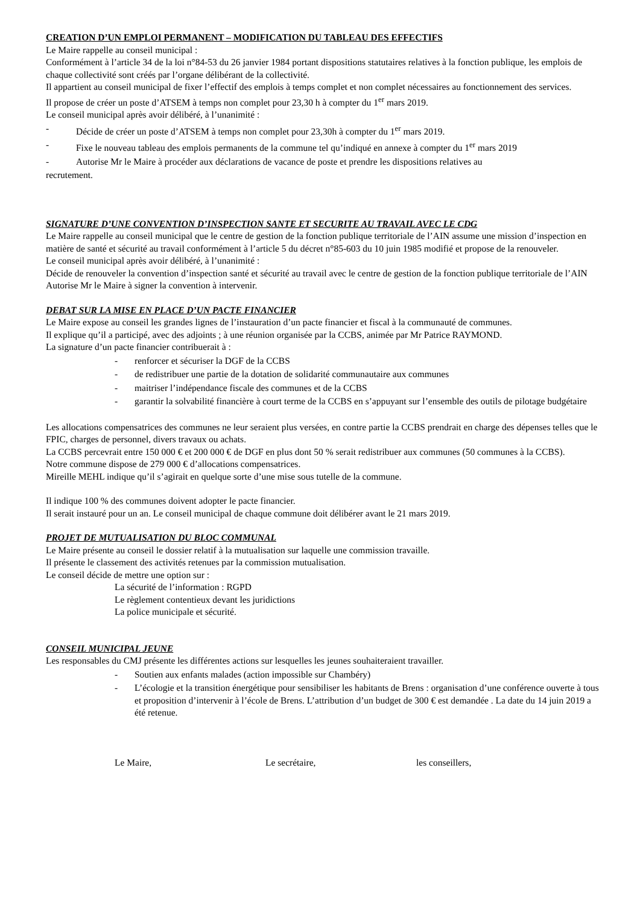CREATION D’UN EMPLOI PERMANENT – MODIFICATION DU TABLEAU DES EFFECTIFS
Le Maire rappelle au conseil municipal :
Conformément à l’article 34 de la loi n°84-53 du 26 janvier 1984 portant dispositions statutaires relatives à la fonction publique, les emplois de chaque collectivité sont créés par l’organe délibérant de la collectivité.
Il appartient au conseil municipal de fixer l’effectif des emplois à temps complet et non complet nécessaires au fonctionnement des services.
Il propose de créer un poste d’ATSEM à temps non complet pour 23,30 h à compter du 1<sup>er</sup> mars 2019.
Le conseil municipal après avoir délibéré, à l’unanimité :
- Décide de créer un poste d’ATSEM à temps non complet pour 23,30h à compter du 1<sup>er</sup> mars 2019.
- Fixe le nouveau tableau des emplois permanents de la commune tel qu’indiqué en annexe à compter du 1<sup>er</sup> mars 2019
- Autorise Mr le Maire à procéder aux déclarations de vacance de poste et prendre les dispositions relatives au
recrutement.
SIGNATURE D’UNE CONVENTION D’INSPECTION SANTE ET SECURITE AU TRAVAIL AVEC LE CDG
Le Maire rappelle au conseil municipal que le centre de gestion de la fonction publique territoriale de l’AIN assume une mission d’inspection en matière de santé et sécurité au travail conformément à l’article 5 du décret n°85-603 du 10 juin 1985 modifié et propose de la renouveler.
Le conseil municipal après avoir délibéré, à l’unanimité :
Décide de renouveler la convention d’inspection santé et sécurité au travail avec le centre de gestion de la fonction publique territoriale de l’AIN
Autorise Mr le Maire à signer la convention à intervenir.
DEBAT SUR LA MISE EN PLACE D’UN PACTE FINANCIER
Le Maire expose au conseil les grandes lignes de l’instauration d’un pacte financier et fiscal à la communauté de communes.
Il explique qu’il a participé, avec des adjoints ; à une réunion organisée par la CCBS, animée par Mr Patrice RAYMOND.
La signature d’un pacte financier contribuerait à :
- renforcer et sécuriser la DGF de la CCBS
- de redistribuer une partie de la dotation de solidarité communautaire aux communes
- maitriser l’indépendance fiscale des communes et de la CCBS
- garantir la solvabilité financière à court terme de la CCBS en s’appuyant sur l’ensemble des outils de pilotage budgétaire
Les allocations compensatrices des communes ne leur seraient plus versées, en contre partie la CCBS prendrait en charge des dépenses telles que le FPIC, charges de personnel, divers travaux ou achats.
La CCBS percevrait entre 150 000 € et 200 000 € de DGF en plus dont 50 % serait redistribuer aux communes (50 communes à la CCBS).
Notre commune dispose de 279 000 € d’allocations compensatrices.
Mireille MEHL indique qu’il s’agirait en quelque sorte d’une mise sous tutelle de la commune.
Il indique 100 % des communes doivent adopter le pacte financier.
Il serait instauré pour un an. Le conseil municipal de chaque commune doit délibérer avant le 21 mars 2019.
PROJET DE MUTUALISATION DU BLOC COMMUNAL
Le Maire présente au conseil le dossier relatif à la mutualisation sur laquelle une commission travaille.
Il présente le classement des activités retenues par la commission mutualisation.
Le conseil décide de mettre une option sur :
La sécurité de l’information : RGPD
Le règlement contentieux devant les juridictions
La police municipale et sécurité.
CONSEIL MUNICIPAL JEUNE
Les responsables du CMJ présente les différentes actions sur lesquelles les jeunes souhaiteraient travailler.
- Soutien aux enfants malades (action impossible sur Chambéry)
- L’écologie et la transition énergétique pour sensibiliser les habitants de Brens : organisation d’une conférence ouverte à tous et proposition d’intervenir à l’école de Brens. L’attribution d’un budget de 300 € est demandée . La date du 14 juin 2019 a été retenue.
Le Maire, Le secrétaire, les conseillers,